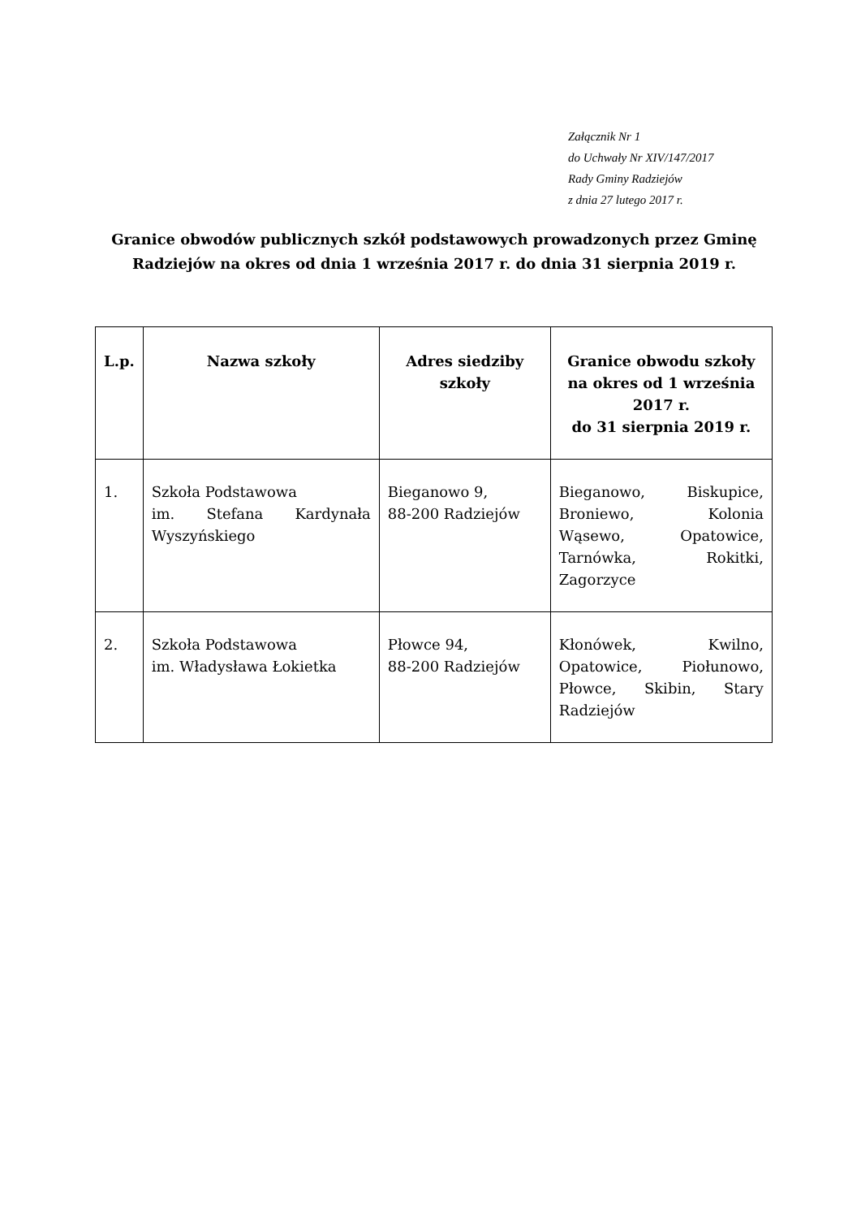Załącznik Nr 1
do Uchwały Nr XIV/147/2017
Rady Gminy Radziejów
z dnia 27 lutego 2017 r.
Granice obwodów publicznych szkół podstawowych prowadzonych przez Gminę Radziejów na okres od dnia 1 września 2017 r. do dnia 31 sierpnia 2019 r.
| L.p. | Nazwa szkoły | Adres siedziby szkoły | Granice obwodu szkoły na okres od 1 września 2017 r. do 31 sierpnia 2019 r. |
| --- | --- | --- | --- |
| 1. | Szkoła Podstawowa im. Stefana Kardynała Wyszyńskiego | Bieganowo 9, 88-200 Radziejów | Bieganowo, Biskupice, Broniewo, Kolonia Wąsewo, Opatowice, Tarnówka, Rokitki, Zagorzyce |
| 2. | Szkoła Podstawowa im. Władysława Łokietka | Płowce 94, 88-200 Radziejów | Kłonówek, Kwilno, Opatowice, Piołunowo, Płowce, Skibin, Stary Radziejów |